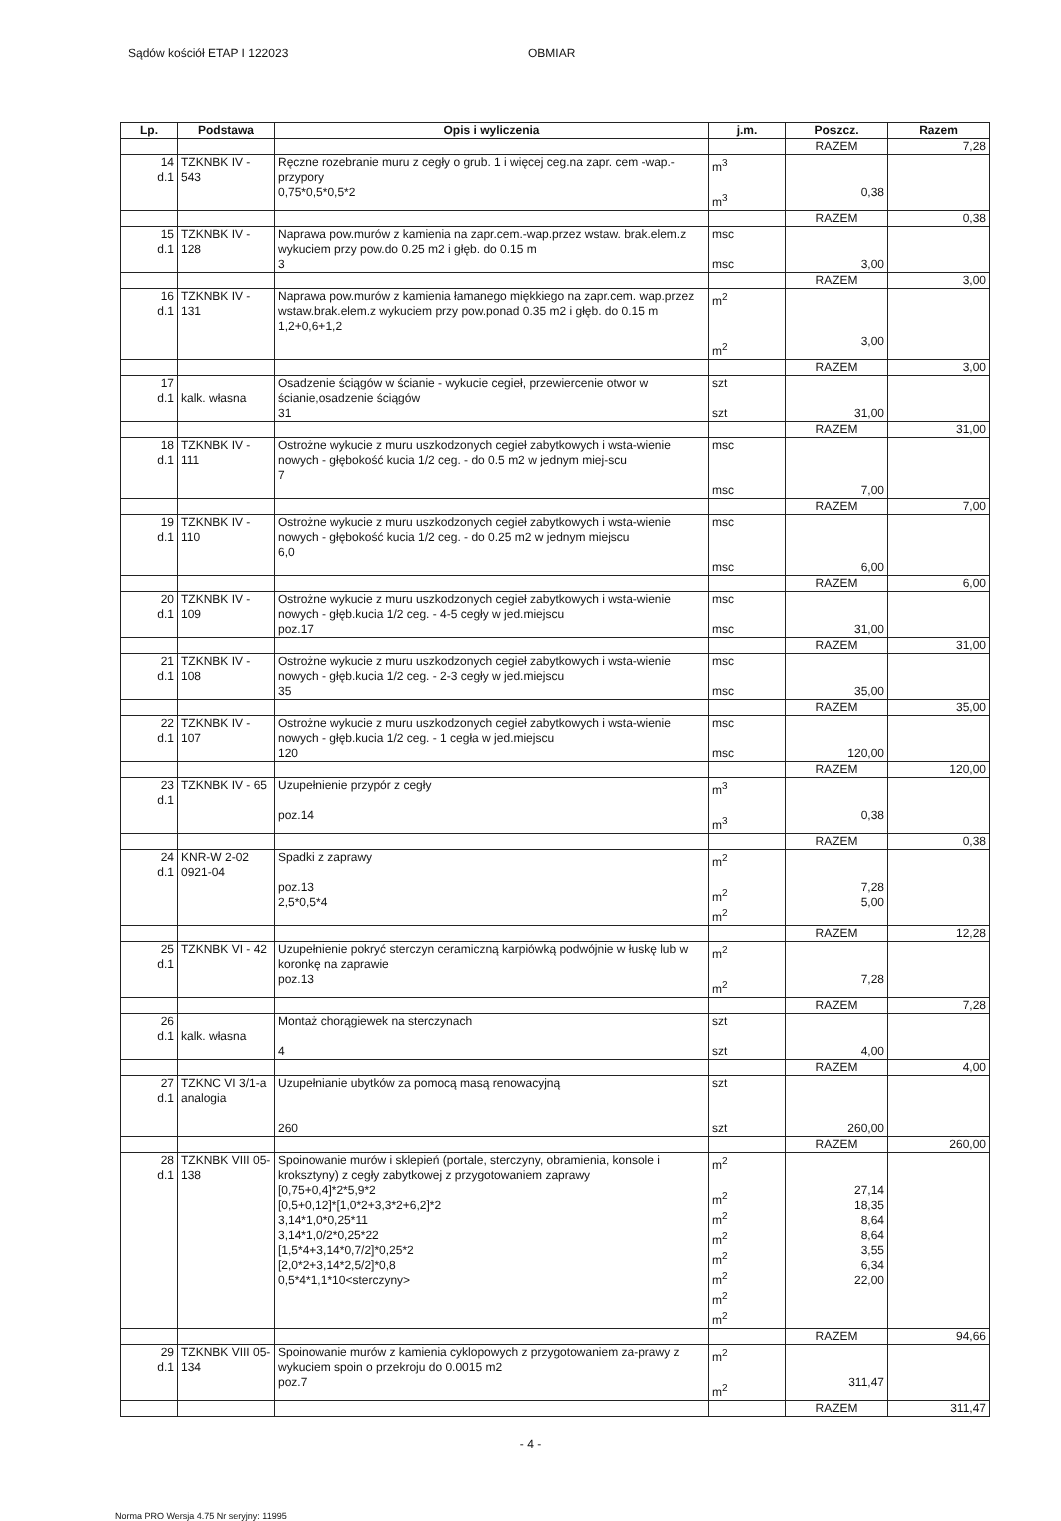Sądów kościół ETAP I 122023 OBMIAR
| Lp. | Podstawa | Opis i wyliczenia | j.m. | Poszcz. | Razem |
| --- | --- | --- | --- | --- | --- |
| | | | | RAZEM | 7,28 |
| 14 d.1 | TZKNBK IV - 543 | Ręczne rozebranie muru z cegły o grub. 1 i więcej ceg.na zapr. cem -wap.- przypory 0,75*0,5*0,5*2 | m<sup>3</sup> m<sup>3</sup> | 0,38 | |
| | | | | RAZEM | 0,38 |
| 15 d.1 | TZKNBK IV - 128 | Naprawa pow.murów z kamienia na zapr.cem.-wap.przez wstaw. brak.elem.z wykuciem przy pow.do 0.25 m2 i głęb. do 0.15 m 3 | msc msc | 3,00 | |
| | | | | RAZEM | 3,00 |
| 16 d.1 | TZKNBK IV - 131 | Naprawa pow.murów z kamienia łamanego miękkiego na zapr.cem. wap.przez wstaw.brak.elem.z wykuciem przy pow.ponad 0.35 m2 i głęb. do 0.15 m 1,2+0,6+1,2 | m<sup>2</sup> m<sup>2</sup> | 3,00 | |
| | | | | RAZEM | 3,00 |
| 17 d.1 | kalk. własna | Osadzenie ściągów w ścianie - wykucie cegieł, przewiercenie otwor w ścianie,osadzenie ściągów 31 | szt szt | 31,00 | |
| | | | | RAZEM | 31,00 |
| 18 d.1 | TZKNBK IV - 111 | Ostrożne wykucie z muru uszkodzonych cegieł zabytkowych i wsta-wienie nowych - głębokość kucia 1/2 ceg. - do 0.5 m2 w jednym miej-scu 7 | msc msc | 7,00 | |
| | | | | RAZEM | 7,00 |
| 19 d.1 | TZKNBK IV - 110 | Ostrożne wykucie z muru uszkodzonych cegieł zabytkowych i wsta-wienie nowych - głębokość kucia 1/2 ceg. - do 0.25 m2 w jednym miejscu 6,0 | msc msc | 6,00 | |
| | | | | RAZEM | 6,00 |
| 20 d.1 | TZKNBK IV - 109 | Ostrożne wykucie z muru uszkodzonych cegieł zabytkowych i wsta-wienie nowych - głęb.kucia 1/2 ceg. - 4-5 cegły w jed.miejscu poz.17 | msc msc | 31,00 | |
| | | | | RAZEM | 31,00 |
| 21 d.1 | TZKNBK IV - 108 | Ostrożne wykucie z muru uszkodzonych cegieł zabytkowych i wsta-wienie nowych - głęb.kucia 1/2 ceg. - 2-3 cegły w jed.miejscu 35 | msc msc | 35,00 | |
| | | | | RAZEM | 35,00 |
| 22 d.1 | TZKNBK IV - 107 | Ostrożne wykucie z muru uszkodzonych cegieł zabytkowych i wsta-wienie nowych - głęb.kucia 1/2 ceg. - 1 cegła w jed.miejscu 120 | msc msc | 120,00 | |
| | | | | RAZEM | 120,00 |
| 23 d.1 | TZKNBK IV - 65 | Uzupełnienie przypór z cegły poz.14 | m<sup>3</sup> m<sup>3</sup> | 0,38 | |
| | | | | RAZEM | 0,38 |
| 24 d.1 | KNR-W 2-02 0921-04 | Spadki z zaprawy poz.13 2,5*0,5*4 | m<sup>2</sup> m<sup>2</sup> m<sup>2</sup> | 7,28 5,00 | |
| | | | | RAZEM | 12,28 |
| 25 d.1 | TZKNBK VI - 42 | Uzupełnienie pokryć sterczyn ceramiczną karpiówką podwójnie w łuskę lub w koronkę na zaprawie poz.13 | m<sup>2</sup> m<sup>2</sup> | 7,28 | |
| | | | | RAZEM | 7,28 |
| 26 d.1 | kalk. własna | Montaż chorągiewek na sterczynach 4 | szt szt | 4,00 | |
| | | | | RAZEM | 4,00 |
| 27 d.1 | TZKNC VI 3/1-a analogia | Uzupełnianie ubytków za pomocą masą renowacyjną 260 | szt szt | 260,00 | |
| | | | | RAZEM | 260,00 |
| 28 d.1 | TZKNBK VIII 05-138 | Spoinowanie murów i sklepień (portale, sterczyny, obramienia, konsole i kroksztyny) z cegły zabytkowej z przygotowaniem zaprawy [0,75+0,4]*2*5,9*2 [0,5+0,12]*[1,0*2+3,3*2+6,2]*2 3,14*1,0*0,25*11 3,14*1,0/2*0,25*22 [1,5*4+3,14*0,7/2]*0,25*2 [2,0*2+3,14*2,5/2]*0,8 0,5*4*1,1*10<sterczyny> | m<sup>2</sup> m<sup>2</sup> m<sup>2</sup> m<sup>2</sup> m<sup>2</sup> m<sup>2</sup> m<sup>2</sup> m<sup>2</sup> | 27,14 18,35 8,64 8,64 3,55 6,34 22,00 | |
| | | | | RAZEM | 94,66 |
| 29 d.1 | TZKNBK VIII 05-134 | Spoinowanie murów z kamienia cyklopowych z przygotowaniem za-prawy z wykuciem spoin o przekroju do 0.0015 m2 poz.7 | m<sup>2</sup> m<sup>2</sup> | 311,47 | |
| | | | | RAZEM | 311,47 |
- 4 -
Norma PRO Wersja 4.75 Nr seryjny: 11995